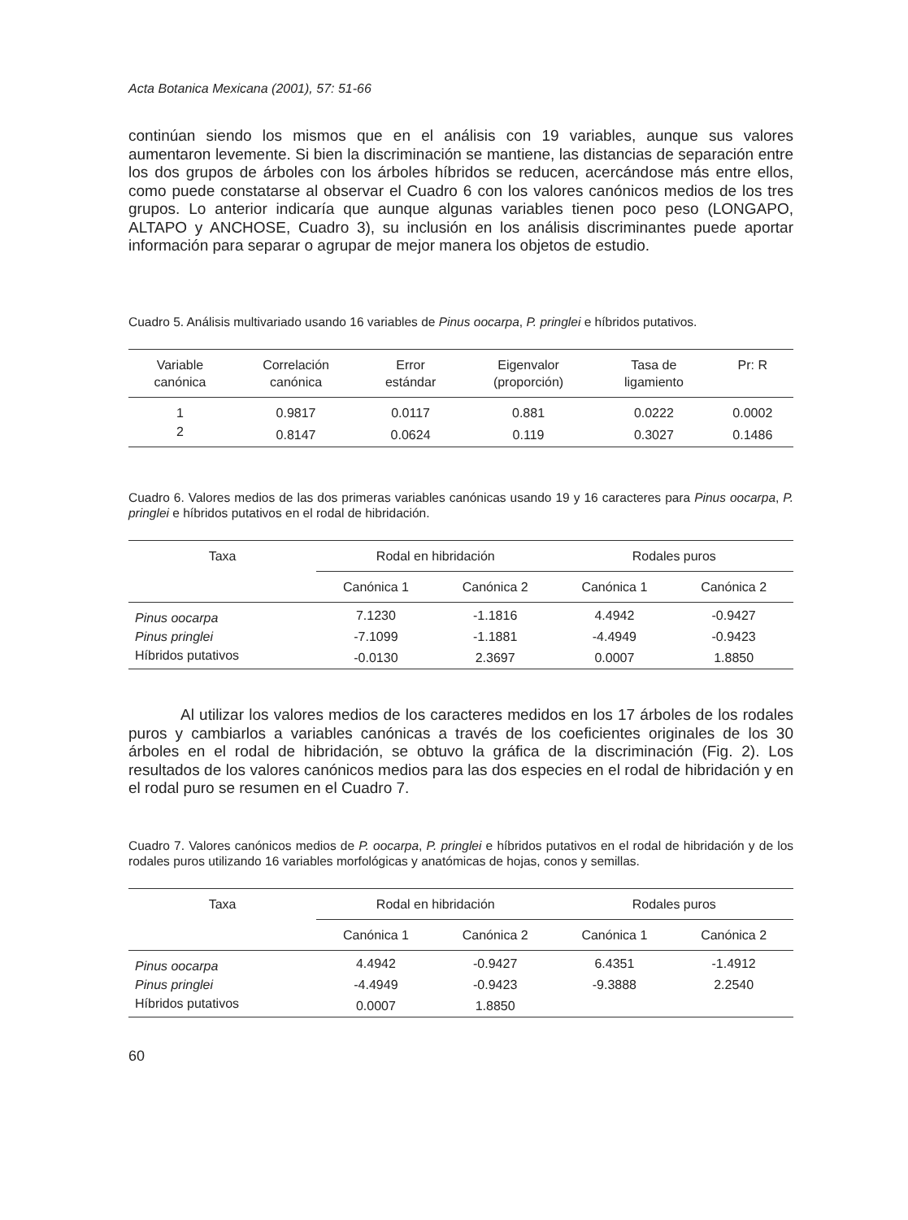Acta Botanica Mexicana (2001), 57: 51-66
continúan siendo los mismos que en el análisis con 19 variables, aunque sus valores aumentaron levemente. Si bien la discriminación se mantiene, las distancias de separación entre los dos grupos de árboles con los árboles híbridos se reducen, acercándose más entre ellos, como puede constatarse al observar el Cuadro 6 con los valores canónicos medios de los tres grupos. Lo anterior indicaría que aunque algunas variables tienen poco peso (LONGAPO, ALTAPO y ANCHOSE, Cuadro 3), su inclusión en los análisis discriminantes puede aportar información para separar o agrupar de mejor manera los objetos de estudio.
Cuadro 5. Análisis multivariado usando 16 variables de Pinus oocarpa, P. pringlei e híbridos putativos.
| Variable canónica | Correlación canónica | Error estándar | Eigenvalor (proporción) | Tasa de ligamiento | Pr: R |
| --- | --- | --- | --- | --- | --- |
| 1 | 0.9817 | 0.0117 | 0.881 | 0.0222 | 0.0002 |
| 2 | 0.8147 | 0.0624 | 0.119 | 0.3027 | 0.1486 |
Cuadro 6. Valores medios de las dos primeras variables canónicas usando 19 y 16 caracteres para Pinus oocarpa, P. pringlei e híbridos putativos en el rodal de hibridación.
| Taxa | Rodal en hibridación | | Rodales puros | |
| --- | --- | --- | --- | --- |
| | Canónica 1 | Canónica 2 | Canónica 1 | Canónica 2 |
| Pinus oocarpa | 7.1230 | -1.1816 | 4.4942 | -0.9427 |
| Pinus pringlei | -7.1099 | -1.1881 | -4.4949 | -0.9423 |
| Híbridos putativos | -0.0130 | 2.3697 | 0.0007 | 1.8850 |
Al utilizar los valores medios de los caracteres medidos en los 17 árboles de los rodales puros y cambiarlos a variables canónicas a través de los coeficientes originales de los 30 árboles en el rodal de hibridación, se obtuvo la gráfica de la discriminación (Fig. 2). Los resultados de los valores canónicos medios para las dos especies en el rodal de hibridación y en el rodal puro se resumen en el Cuadro 7.
Cuadro 7. Valores canónicos medios de P. oocarpa, P. pringlei e híbridos putativos en el rodal de hibridación y de los rodales puros utilizando 16 variables morfológicas y anatómicas de hojas, conos y semillas.
| Taxa | Rodal en hibridación | | Rodales puros | |
| --- | --- | --- | --- | --- |
| | Canónica 1 | Canónica 2 | Canónica 1 | Canónica 2 |
| Pinus oocarpa | 4.4942 | -0.9427 | 6.4351 | -1.4912 |
| Pinus pringlei | -4.4949 | -0.9423 | -9.3888 | 2.2540 |
| Híbridos putativos | 0.0007 | 1.8850 | | |
60